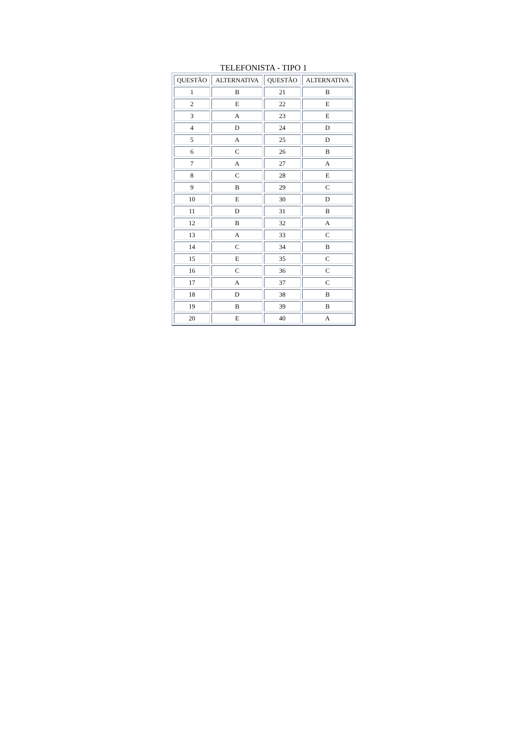TELEFONISTA - TIPO 1
| QUESTÃO | ALTERNATIVA | QUESTÃO | ALTERNATIVA |
| --- | --- | --- | --- |
| 1 | B | 21 | B |
| 2 | E | 22 | E |
| 3 | A | 23 | E |
| 4 | D | 24 | D |
| 5 | A | 25 | D |
| 6 | C | 26 | B |
| 7 | A | 27 | A |
| 8 | C | 28 | E |
| 9 | B | 29 | C |
| 10 | E | 30 | D |
| 11 | D | 31 | B |
| 12 | B | 32 | A |
| 13 | A | 33 | C |
| 14 | C | 34 | B |
| 15 | E | 35 | C |
| 16 | C | 36 | C |
| 17 | A | 37 | C |
| 18 | D | 38 | B |
| 19 | B | 39 | B |
| 20 | E | 40 | A |